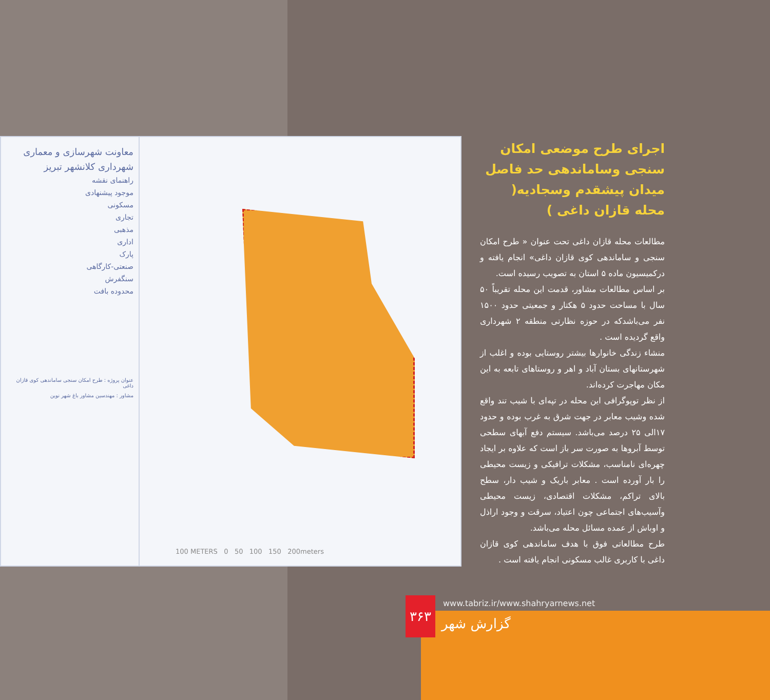معاونت شهرسازی و معماری
شهرداری کلانشهر تبریز
راهنمای نقشه
موجود پیشنهادی
مسکونی
تجاری
مذهبی
اداری
پارک
صنعتی-کارگاهی
سنگفرش
محدوده بافت
عنوان پروژه : طرح امکان سنجی ساماندهی کوی قازان داغی
مشاور : مهندسین مشاور باغ شهر نوین
100 METERS 0 50 100 150 200meters
اجرای طرح موضعی امکان سنجی وساماندهی حد فاصل میدان پیشقدم وسجادیه( محله قازان داغی )
مطالعات محله قازان داغی تحت عنوان « طرح امکان سنجی و ساماندهی کوی قازان داغی» انجام یافته و درکمیسیون ماده ۵ استان به تصویب رسیده است.
بر اساس مطالعات مشاور، قدمت این محله تقریباً ۵۰ سال با مساحت حدود ۵ هکتار و جمعیتی حدود ۱۵۰۰ نفر می‌باشدکه در حوزه نظارتی منطقه ۲ شهرداری واقع گردیده است .
منشاء زندگی خانوارها بیشتر روستایی بوده و اغلب از شهرستانهای بستان آباد و اهر و روستاهای تابعه به این مکان مهاجرت کرده‌اند.
از نظر توپوگرافی این محله در تپه‌ای با شیب تند واقع شده وشیب معابر در جهت شرق به غرب بوده و حدود ۱۷الی ۲۵ درصد می‌باشد. سیستم دفع آبهای سطحی توسط آبروها به صورت سر باز است که علاوه بر ایجاد چهره‌ای نامناسب، مشکلات ترافیکی و زیست محیطی را بار آورده است . معابر باریک و شیب دار، سطح بالای تراکم، مشکلات اقتصادی، زیست محیطی وآسیب‌های اجتماعی چون اعتیاد، سرقت و وجود اراذل و اوباش از عمده مسائل محله می‌باشد.
طرح مطالعاتی فوق با هدف ساماندهی کوی قازان داغی با کاربری غالب مسکونی انجام یافته است .
۳۶۳
www.tabriz.ir/www.shahryarnews.net
گزارش شهر